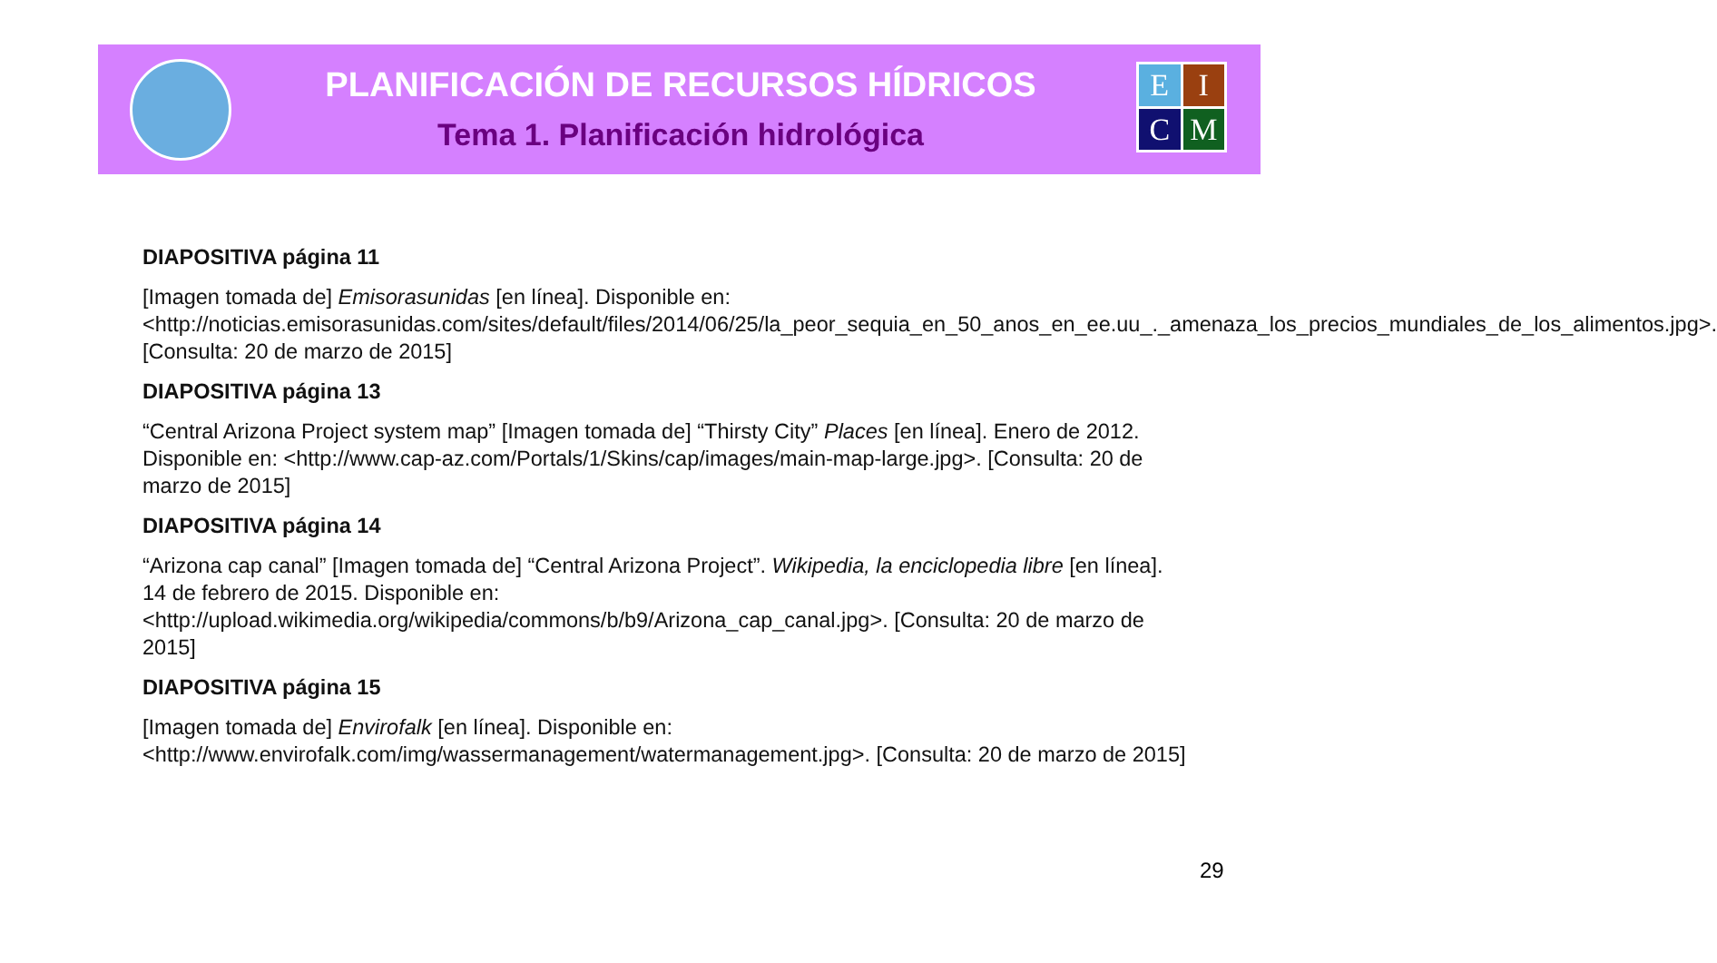PLANIFICACIÓN DE RECURSOS HÍDRICOS
Tema 1. Planificación hidrológica
E
I
C
M
DIAPOSITIVA página 11
[Imagen tomada de] Emisorasunidas [en línea]. Disponible en: <http://noticias.emisorasunidas.com/sites/default/files/2014/06/25/la_peor_sequia_en_50_anos_en_ee.uu_._amenaza_los_precios_mundiales_de_los_alimentos.jpg>. [Consulta: 20 de marzo de 2015]
DIAPOSITIVA página 13
“Central Arizona Project system map” [Imagen tomada de] “Thirsty City” Places [en línea]. Enero de 2012. Disponible en: <http://www.cap-az.com/Portals/1/Skins/cap/images/main-map-large.jpg>. [Consulta: 20 de marzo de 2015]
DIAPOSITIVA página 14
“Arizona cap canal” [Imagen tomada de] “Central Arizona Project”. Wikipedia, la enciclopedia libre [en línea]. 14 de febrero de 2015. Disponible en: <http://upload.wikimedia.org/wikipedia/commons/b/b9/Arizona_cap_canal.jpg>. [Consulta: 20 de marzo de 2015]
DIAPOSITIVA página 15
[Imagen tomada de] Envirofalk [en línea]. Disponible en: <http://www.envirofalk.com/img/wassermanagement/watermanagement.jpg>. [Consulta: 20 de marzo de 2015]
29